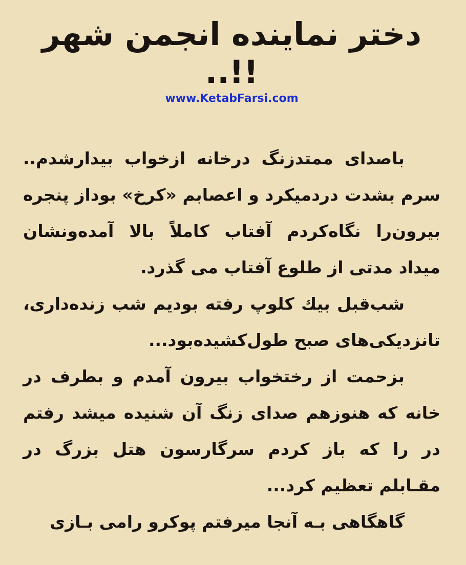دختر نماینده انجمن شهر !!..
www.KetabFarsi.com
باصدای ممتدزنگ درخانه ازخواب بیدارشدم.. سرم بشدت دردمیکرد و اعصابم «کرخ» بوداز پنجره بیرون‌را نگاه‌کردم آفتاب کاملاً بالا آمده‌ونشان میداد مدتی از طلوع آفتاب می گذرد.
شب‌قبل بیك كلوپ رفته بودیم شب زنده‌داری، تانزدیکی‌های صبح طول‌کشیده‌بود...
بزحمت از رختخواب بیرون آمدم و بطرف در خانه که هنوزهم صدای زنگ آن شنیده میشد رفتم در را که باز کردم سرگارسون هتل بزرگ در مقـابلم تعظیم کرد...
گاهگاهی بـه آنجا میرفتم پوکرو رامی بـازی